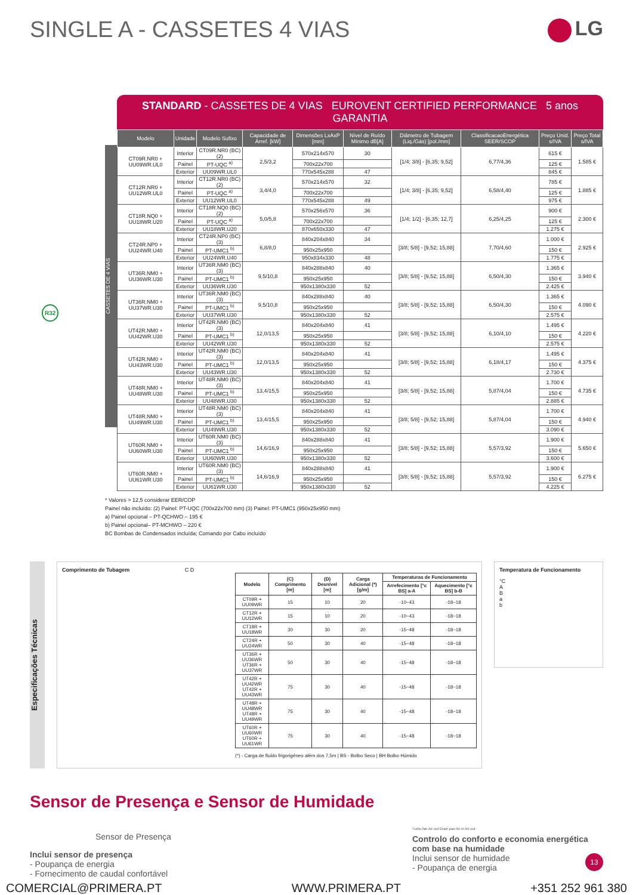SINGLE A - CASSETES 4 VIAS LG
STANDARD - CASSETES DE 4 VIAS EUROVENT CERTIFIED PERFORMANCE 5 anos GARANTIA
CASSETES DE 4 VIAS
| Modelo | Unidade | Modelo Sufixo | Capacidade de Arref. [kW] | Dimensões LxAxP [mm] | Nível de Ruído Mínimo dB[A] | Diâmetro de Tubagem (Liq./Gás) [pol./mm] | ClassificacaoEnergética SEER/SCOP | Preço Unid. s/IVA | Preço Total s/IVA |
| --- | --- | --- | --- | --- | --- | --- | --- | --- | --- |
| CT09R.NR0 + UU09WR.UL0 | Interior | CT09R.NR0 (BC) (2) | 2,5/3,2 | 570x214x570 | 30 | [1/4; 3/8] - [6,35; 9,52] | 6,77/4,36 | 615 € | 1.585 € |
| | Painel | PT-UQC <sup>a)</sup> | | 700x22x700 | | | | 125 € | |
| | Exterior | UU09WR.UL0 | | 770x545x288 | 47 | | | 845 € | |
| CT12R.NR0 + UU12WR.UL0 | Interior | CT12R.NR0 (BC) (2) | 3,4/4,0 | 570x214x570 | 32 | [1/4; 3/8] - [6,35; 9,52] | 6,58/4,40 | 785 € | 1.885 € |
| | Painel | PT-UQC <sup>a)</sup> | | 700x22x700 | | | | 125 € | |
| | Exterior | UU12WR.UL0 | | 770x545x288 | 49 | | | 975 € | |
| CT18R.NQ0 + UU18WR.U20 | Interior | CT18R.NQ0 (BC) (2) | 5,0/5,8 | 570x256x570 | 36 | [1/4; 1/2] - [6,35; 12,7] | 6,25/4,25 | 900 € | 2.300 € |
| | Painel | PT-UQC <sup>a)</sup> | | 700x22x700 | | | | 125 € | |
| | Exterior | UU18WR.U20 | | 870x650x330 | 47 | | | 1.275 € | |
| CT24R.NP0 + UU24WR.U40 | Interior | CT24R.NP0 (BC) (3) | 6,8/8,0 | 840x204x840 | 34 | [3/8; 5/8] - [9,52; 15,88] | 7,70/4,60 | 1.000 € | 2.925 € |
| | Painel | PT-UMC1 <sup>b)</sup> | | 950x25x950 | | | | 150 € | |
| | Exterior | UU24WR.U40 | | 950x834x330 | 48 | | | 1.775 € | |
| UT36R.NM0 + UU36WR.U30 | Interior | UT36R.NM0 (BC) (3) | 9,5/10,8 | 840x288x840 | 40 | [3/8; 5/8] - [9,52; 15,88] | 6,50/4,30 | 1.365 € | 3.940 € |
| | Painel | PT-UMC1 <sup>b)</sup> | | 950x25x950 | | | | 150 € | |
| | Exterior | UU36WR.U30 | | 950x1380x330 | 52 | | | 2.425 € | |
| UT36R.NM0 + UU37WR.U30 | Interior | UT36R.NM0 (BC) (3) | 9,5/10,8 | 840x288x840 | 40 | [3/8; 5/8] - [9,52; 15,88] | 6,50/4,30 | 1.365 € | 4.090 € |
| | Painel | PT-UMC1 <sup>b)</sup> | | 950x25x950 | | | | 150 € | |
| | Exterior | UU37WR.U30 | | 950x1380x330 | 52 | | | 2.575 € | |
| UT42R.NM0 + UU42WR.U30 | Interior | UT42R.NM0 (BC) (3) | 12,0/13,5 | 840x204x840 | 41 | [3/8; 5/8] - [9,52; 15,88] | 6,10/4,10 | 1.495 € | 4.220 € |
| | Painel | PT-UMC1 <sup>b)</sup> | | 950x25x950 | | | | 150 € | |
| | Exterior | UU42WR.U30 | | 950x1380x330 | 52 | | | 2.575 € | |
| UT42R.NM0 + UU43WR.U30 | Interior | UT42R.NM0 (BC) (3) | 12,0/13,5 | 840x204x840 | 41 | [3/8; 5/8] - [9,52; 15,88] | 6,18/4,17 | 1.495 € | 4.375 € |
| | Painel | PT-UMC1 <sup>b)</sup> | | 950x25x950 | | | | 150 € | |
| | Exterior | UU43WR.U30 | | 950x1380x330 | 52 | | | 2.730 € | |
| UT48R.NM0 + UU48WR.U30 | Interior | UT48R.NM0 (BC) (3) | 13,4/15,5 | 840x204x840 | 41 | [3/8; 5/8] - [9,52; 15,88] | 5,87/4,04 | 1.700 € | 4.735 € |
| | Painel | PT-UMC1 <sup>b)</sup> | | 950x25x950 | | | | 150 € | |
| | Exterior | UU48WR.U30 | | 950x1380x330 | 52 | | | 2.885 € | |
| UT48R.NM0 + UU49WR.U30 | Interior | UT48R.NM0 (BC) (3) | 13,4/15,5 | 840x204x840 | 41 | [3/8; 5/8] - [9,52; 15,88] | 5,87/4,04 | 1.700 € | 4.940 € |
| | Painel | PT-UMC1 <sup>b)</sup> | | 950x25x950 | | | | 150 € | |
| | Exterior | UU49WR.U30 | | 950x1380x330 | 52 | | | 3.090 € | |
| UT60R.NM0 + UU60WR.U30 | Interior | UT60R.NM0 (BC) (3) | 14,6/16,9 | 840x288x840 | 41 | [3/8; 5/8] - [9,52; 15,88] | 5,57/3,92 | 1.900 € | 5.650 € |
| | Painel | PT-UMC1 <sup>b)</sup> | | 950x25x950 | | | | 150 € | |
| | Exterior | UU60WR.U30 | | 950x1380x330 | 52 | | | 3.600 € | |
| UT60R.NM0 + UU61WR.U30 | Interior | UT60R.NM0 (BC) (3) | 14,6/16,9 | 840x288x840 | 41 | [3/8; 5/8] - [9,52; 15,88] | 5,57/3,92 | 1.900 € | 6.275 € |
| | Painel | PT-UMC1 <sup>b)</sup> | | 950x25x950 | | | | 150 € | |
| | Exterior | UU61WR.U30 | | 950x1380x330 | 52 | | | 4.225 € | |
R32
* Valores > 12,5 considerar EER/COP
Painel não incluído: (2) Painel: PT-UQC (700x22x700 mm) (3) Painel: PT-UMC1 (950x25x950 mm)
a) Painel opcional – PT-QCHWO – 195 €
b) Painel opcional– PT-MCHWO – 220 €
BC Bombas de Condensados incluída; Comando por Cabo incluído
Especificações Técnicas
Comprimento de Tubagem C D
| Modelo | (C) Comprimento [m] | (D) Desnível [m] | Carga Adicional (*) [g/m] | Temperaturas de Funcionamento | |
| --- | --- | --- | --- | --- | --- |
| | | | | Arrefecimento [°c BS] a-A | Aquecimento [°c BS] b-B |
| CT09R + UU09WR | 15 | 10 | 20 | -10~43 | -18~18 |
| CT12R + UU12WR | 15 | 10 | 20 | -10~43 | -18~18 |
| CT18R + UU18WR | 30 | 30 | 20 | -15~48 | -18~18 |
| CT24R + UU24WR | 50 | 30 | 40 | -15~48 | -18~18 |
| UT36R + UU36WR UT36R + UU37WR | 50 | 30 | 40 | -15~48 | -18~18 |
| UT42R + UU42WR UT42R + UU43WR | 75 | 30 | 40 | -15~48 | -18~18 |
| UT48R + UU48WR UT48R + UU49WR | 75 | 30 | 40 | -15~48 | -18~18 |
| UT60R + UU60WR UT60R + UU61WR | 75 | 30 | 40 | -15~48 | -18~18 |
(*) - Carga de fluído frigorigéneo além dos 7,5m | BS - Bolbo Seco | BH Bolbo Húmido
Temperatura de Funcionamento
°C
A
B
a
b
Sensor de Presença e Sensor de Humidade
Sensor de Presença
Inclui sensor de presença
- Poupança de energia
- Fornecimento de caudal confortável
Turbo fan Air out Drain pan Air in Air out
Controlo do conforto e economia energética com base na humidade
Inclui sensor de humidade
- Poupança de energia
13
COMERCIAL@PRIMERA.PT WWW.PRIMERA.PT +351 252 961 380